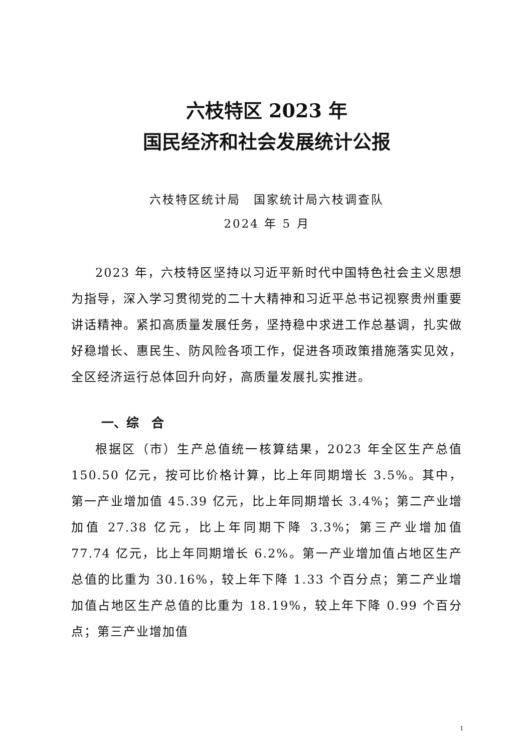六枝特区 2023 年
国民经济和社会发展统计公报
六枝特区统计局　国家统计局六枝调查队
2024 年 5 月
2023 年，六枝特区坚持以习近平新时代中国特色社会主义思想为指导，深入学习贯彻党的二十大精神和习近平总书记视察贵州重要讲话精神。紧扣高质量发展任务，坚持稳中求进工作总基调，扎实做好稳增长、惠民生、防风险各项工作，促进各项政策措施落实见效，全区经济运行总体回升向好，高质量发展扎实推进。
一、综　合
根据区（市）生产总值统一核算结果，2023 年全区生产总值 150.50 亿元，按可比价格计算，比上年同期增长 3.5%。其中，第一产业增加值 45.39 亿元，比上年同期增长 3.4%；第二产业增加值 27.38 亿元，比上年同期下降 3.3%；第三产业增加值 77.74 亿元，比上年同期增长 6.2%。第一产业增加值占地区生产总值的比重为 30.16%，较上年下降 1.33 个百分点；第二产业增加值占地区生产总值的比重为 18.19%，较上年下降 0.99 个百分点；第三产业增加值
1